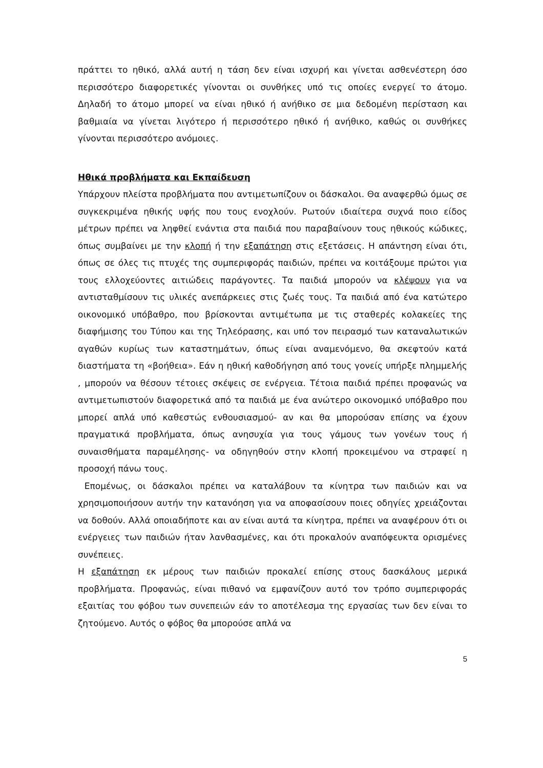πράττει το ηθικό, αλλά αυτή η τάση δεν είναι ισχυρή και γίνεται ασθενέστερη όσο περισσότερο διαφορετικές γίνονται οι συνθήκες υπό τις οποίες ενεργεί το άτομο. Δηλαδή το άτομο μπορεί να είναι ηθικό ή ανήθικο σε μια δεδομένη περίσταση και βαθμιαία να γίνεται λιγότερο ή περισσότερο ηθικό ή ανήθικο, καθώς οι συνθήκες γίνονται περισσότερο ανόμοιες.
Ηθικά προβλήματα και Εκπαίδευση
Υπάρχουν πλείστα προβλήματα που αντιμετωπίζουν οι δάσκαλοι. Θα αναφερθώ όμως σε συγκεκριμένα ηθικής υφής που τους ενοχλούν. Ρωτούν ιδιαίτερα συχνά ποιο είδος μέτρων πρέπει να ληφθεί ενάντια στα παιδιά που παραβαίνουν τους ηθικούς κώδικες, όπως συμβαίνει με την κλοπή ή την εξαπάτηση στις εξετάσεις. Η απάντηση είναι ότι, όπως σε όλες τις πτυχές της συμπεριφοράς παιδιών, πρέπει να κοιτάξουμε πρώτοι για τους ελλοχεύοντες αιτιώδεις παράγοντες. Τα παιδιά μπορούν να κλέψουν για να αντισταθμίσουν τις υλικές ανεπάρκειες στις ζωές τους. Τα παιδιά από ένα κατώτερο οικονομικό υπόβαθρο, που βρίσκονται αντιμέτωπα με τις σταθερές κολακείες της διαφήμισης του Τύπου και της Τηλεόρασης, και υπό τον πειρασμό των καταναλωτικών αγαθών κυρίως των καταστημάτων, όπως είναι αναμενόμενο, θα σκεφτούν κατά διαστήματα τη «βοήθεια». Εάν η ηθική καθοδήγηση από τους γονείς υπήρξε πλημμελής , μπορούν να θέσουν τέτοιες σκέψεις σε ενέργεια. Τέτοια παιδιά πρέπει προφανώς να αντιμετωπιστούν διαφορετικά από τα παιδιά με ένα ανώτερο οικονομικό υπόβαθρο που μπορεί απλά υπό καθεστώς ενθουσιασμού- αν και θα μπορούσαν επίσης να έχουν πραγματικά προβλήματα, όπως ανησυχία για τους γάμους των γονέων τους ή συναισθήματα παραμέλησης- να οδηγηθούν στην κλοπή προκειμένου να στραφεί η προσοχή πάνω τους.
Επομένως, οι δάσκαλοι πρέπει να καταλάβουν τα κίνητρα των παιδιών και να χρησιμοποιήσουν αυτήν την κατανόηση για να αποφασίσουν ποιες οδηγίες χρειάζονται να δοθούν. Αλλά οποιαδήποτε και αν είναι αυτά τα κίνητρα, πρέπει να αναφέρουν ότι οι ενέργειες των παιδιών ήταν λανθασμένες, και ότι προκαλούν αναπόφευκτα ορισμένες συνέπειες.
Η εξαπάτηση εκ μέρους των παιδιών προκαλεί επίσης στους δασκάλους μερικά προβλήματα. Προφανώς, είναι πιθανό να εμφανίζουν αυτό τον τρόπο συμπεριφοράς εξαιτίας του φόβου των συνεπειών εάν το αποτέλεσμα της εργασίας των δεν είναι το ζητούμενο. Αυτός ο φόβος θα μπορούσε απλά να
5